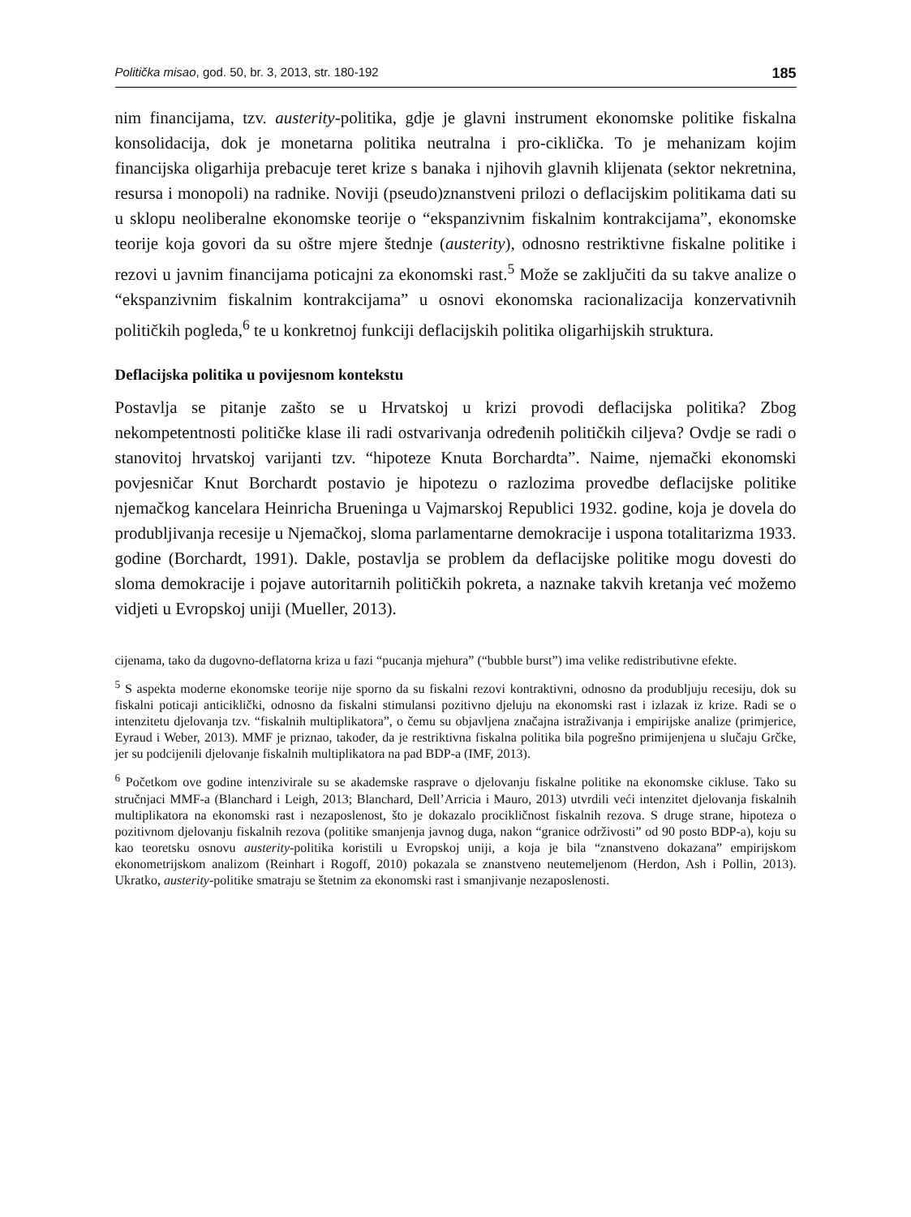Politička misao, god. 50, br. 3, 2013, str. 180-192 185
nim financijama, tzv. austerity-politika, gdje je glavni instrument ekonomske politike fiskalna konsolidacija, dok je monetarna politika neutralna i pro-ciklička. To je mehanizam kojim financijska oligarhija prebacuje teret krize s banaka i njihovih glavnih klijenata (sektor nekretnina, resursa i monopoli) na radnike. Noviji (pseudo)znanstveni prilozi o deflacijskim politikama dati su u sklopu neoliberalne ekonomske teorije o “ekspanzivnim fiskalnim kontrakcijama”, ekonomske teorije koja govori da su oštre mjere štednje (austerity), odnosno restriktivne fiskalne politike i rezovi u javnim financijama poticajni za ekonomski rast.<sup>5</sup> Može se zaključiti da su takve analize o “ekspanzivnim fiskalnim kontrakcijama” u osnovi ekonomska racionalizacija konzervativnih političkih pogleda,<sup>6</sup> te u konkretnoj funkciji deflacijskih politika oligarhijskih struktura.
Deflacijska politika u povijesnom kontekstu
Postavlja se pitanje zašto se u Hrvatskoj u krizi provodi deflacijska politika? Zbog nekompetentnosti političke klase ili radi ostvarivanja određenih političkih ciljeva? Ovdje se radi o stanovitoj hrvatskoj varijanti tzv. “hipoteze Knuta Borchardta”. Naime, njemački ekonomski povjesničar Knut Borchardt postavio je hipotezu o razlozima provedbe deflacijske politike njemačkog kancelara Heinricha Brueninga u Vajmarskoj Republici 1932. godine, koja je dovela do produbljivanja recesije u Njemačkoj, sloma parlamentarne demokracije i uspona totalitarizma 1933. godine (Borchardt, 1991). Dakle, postavlja se problem da deflacijske politike mogu dovesti do sloma demokracije i pojave autoritarnih političkih pokreta, a naznake takvih kretanja već možemo vidjeti u Evropskoj uniji (Mueller, 2013).
cijenama, tako da dugovno-deflatorna kriza u fazi “pucanja mjehura” (“bubble burst”) ima velike redistributivne efekte.
<sup>5</sup> S aspekta moderne ekonomske teorije nije sporno da su fiskalni rezovi kontraktivni, odnosno da produbljuju recesiju, dok su fiskalni poticaji anticiklički, odnosno da fiskalni stimulansi pozitivno djeluju na ekonomski rast i izlazak iz krize. Radi se o intenzitetu djelovanja tzv. “fiskalnih multiplikatora”, o čemu su objavljena značajna istraživanja i empirijske analize (primjerice, Eyraud i Weber, 2013). MMF je priznao, također, da je restriktivna fiskalna politika bila pogrešno primijenjena u slučaju Grčke, jer su podcijenili djelovanje fiskalnih multiplikatora na pad BDP-a (IMF, 2013).
<sup>6</sup> Početkom ove godine intenzivirale su se akademske rasprave o djelovanju fiskalne politike na ekonomske cikluse. Tako su stručnjaci MMF-a (Blanchard i Leigh, 2013; Blanchard, Dell’Arricia i Mauro, 2013) utvrdili veći intenzitet djelovanja fiskalnih multiplikatora na ekonomski rast i nezaposlenost, što je dokazalo procikličnost fiskalnih rezova. S druge strane, hipoteza o pozitivnom djelovanju fiskalnih rezova (politike smanjenja javnog duga, nakon “granice održivosti” od 90 posto BDP-a), koju su kao teoretsku osnovu austerity-politika koristili u Evropskoj uniji, a koja je bila “znanstveno dokazana” empirijskom ekonometrijskom analizom (Reinhart i Rogoff, 2010) pokazala se znanstveno neutemeljenom (Herdon, Ash i Pollin, 2013). Ukratko, austerity-politike smatraju se štetnim za ekonomski rast i smanjivanje nezaposlenosti.